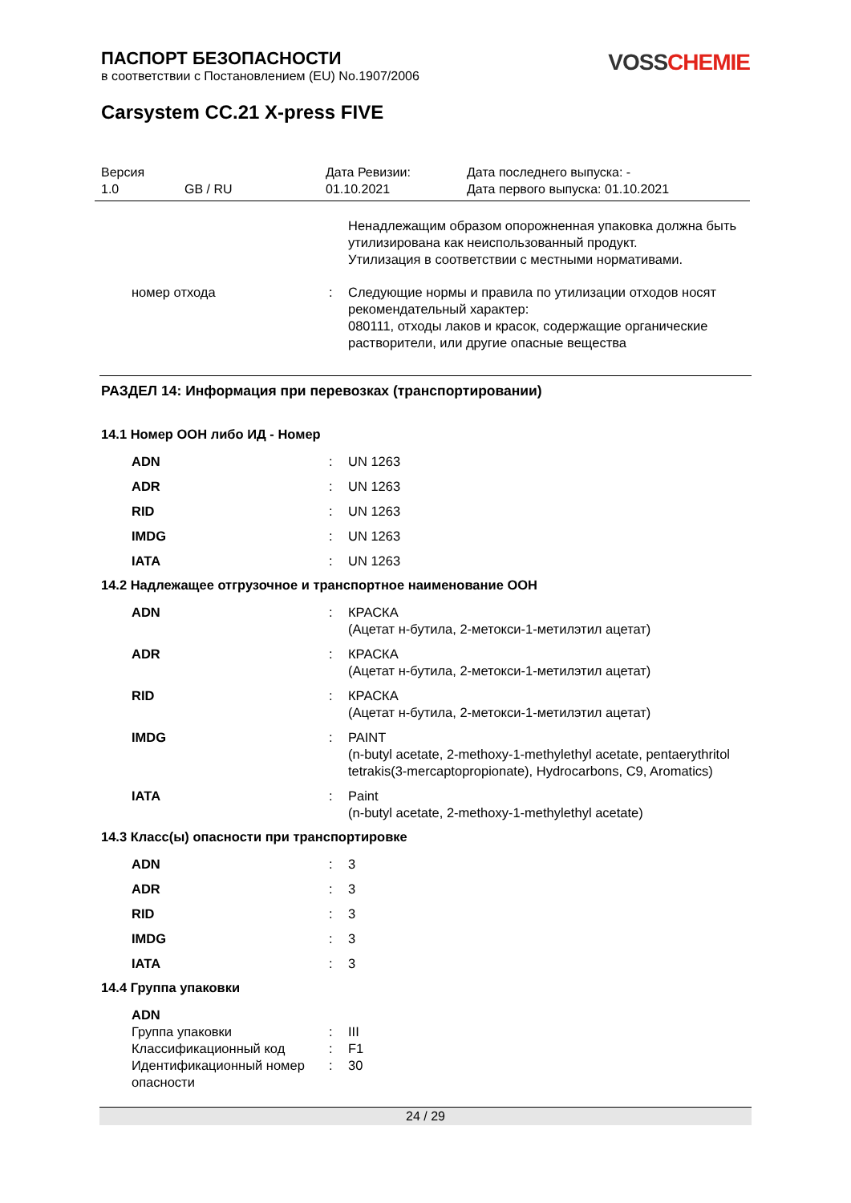ПАСПОРТ БЕЗОПАСНОСТИ
в соответствии с Постановлением (EU) No.1907/2006
VOSS CHEMIE
Carsystem CC.21 X-press FIVE
Версия
1.0
GB / RU
Дата Ревизии:
01.10.2021
Дата последнего выпуска: -
Дата первого выпуска: 01.10.2021
| | | Ненадлежащим образом опорожненная упаковка должна быть утилизирована как неиспользованный продукт. Утилизация в соответствии с местными нормативами. |
| номер отхода | : | Следующие нормы и правила по утилизации отходов носят рекомендательный характер: 080111, отходы лаков и красок, содержащие органические растворители, или другие опасные вещества |
РАЗДЕЛ 14: Информация при перевозках (транспортировании)
14.1 Номер ООН либо ИД - Номер
| ADN | : | UN 1263 |
| ADR | : | UN 1263 |
| RID | : | UN 1263 |
| IMDG | : | UN 1263 |
| IATA | : | UN 1263 |
14.2 Надлежащее отгрузочное и транспортное наименование ООН
| ADN | : | КРАСКА (Ацетат н-бутила, 2-метокси-1-метилэтил ацетат) |
| ADR | : | КРАСКА (Ацетат н-бутила, 2-метокси-1-метилэтил ацетат) |
| RID | : | КРАСКА (Ацетат н-бутила, 2-метокси-1-метилэтил ацетат) |
| IMDG | : | PAINT (n-butyl acetate, 2-methoxy-1-methylethyl acetate, pentaerythritol tetrakis(3-mercaptopropionate), Hydrocarbons, C9, Aromatics) |
| IATA | : | Paint (n-butyl acetate, 2-methoxy-1-methylethyl acetate) |
14.3 Класс(ы) опасности при транспортировке
| ADN | : | 3 |
| ADR | : | 3 |
| RID | : | 3 |
| IMDG | : | 3 |
| IATA | : | 3 |
14.4 Группа упаковки
| ADN | | |
| Группа упаковки | : | III |
| Классификационный код | : | F1 |
| Идентификационный номер опасности | : | 30 |
24 / 29